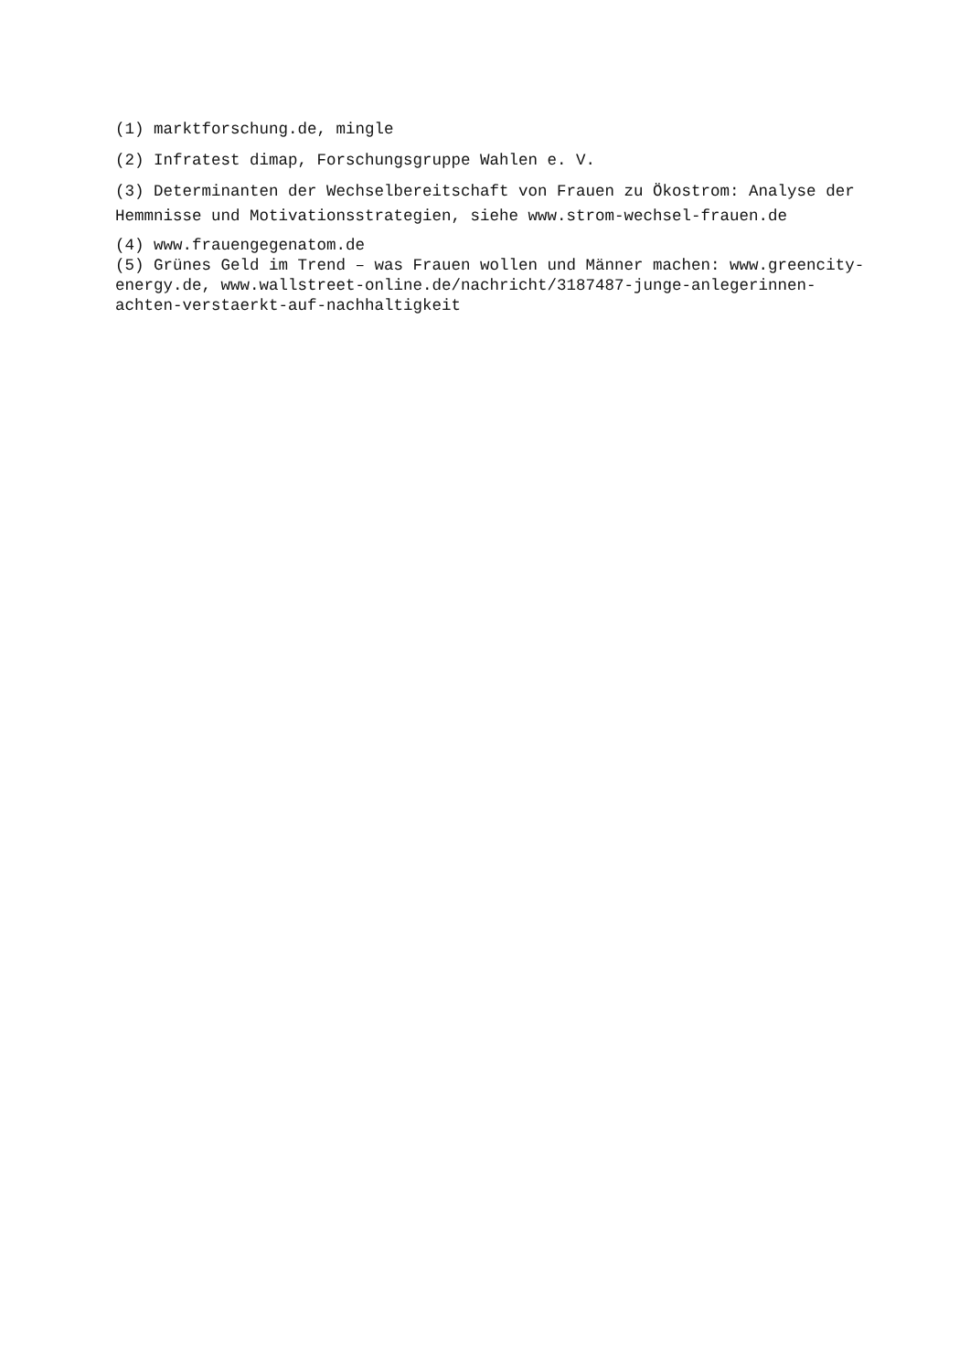(1) marktforschung.de, mingle
(2) Infratest dimap, Forschungsgruppe Wahlen e. V.
(3) Determinanten der Wechselbereitschaft von Frauen zu Ökostrom: Analyse der Hemmnisse und Motivationsstrategien, siehe www.strom-wechsel-frauen.de
(4) www.frauengegenatom.de
(5) Grünes Geld im Trend – was Frauen wollen und Männer machen: www.greencity-energy.de, www.wallstreet-online.de/nachricht/3187487-junge-anlegerinnen-achten-verstaerkt-auf-nachhaltigkeit